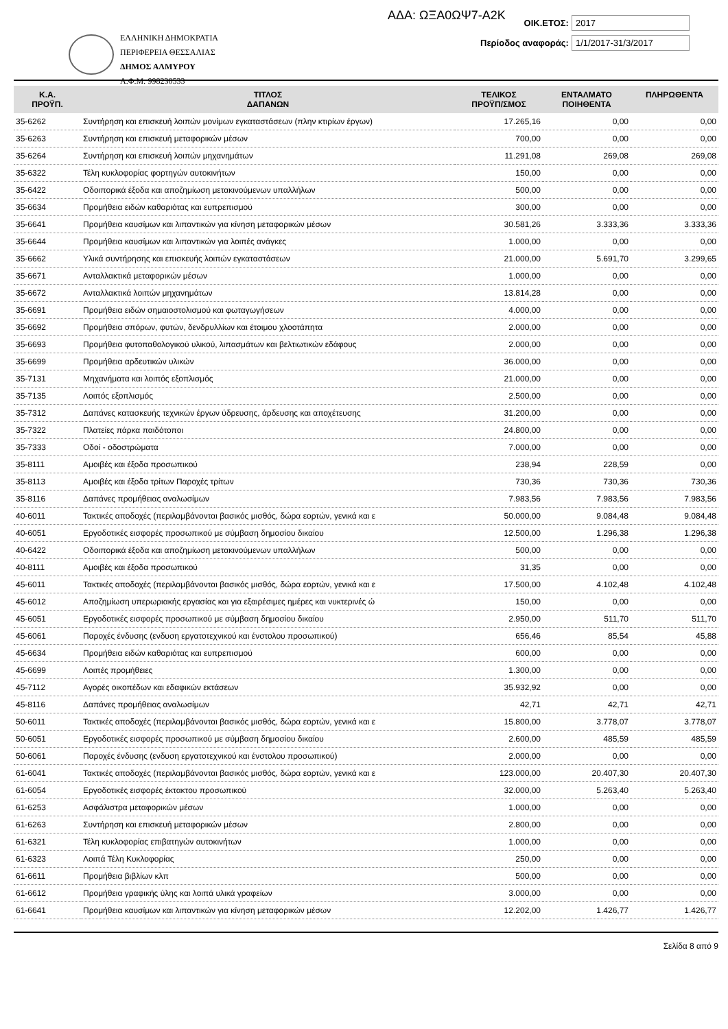ΑΔΑ: ΩΞΑ0ΩΨ7-Α2Κ
ΕΛΛΗΝΙΚΗ ΔΗΜΟΚΡΑΤΙΑ
ΠΕΡΙΦΕΡΕΙΑ ΘΕΣΣΑΛΙΑΣ
ΔΗΜΟΣ ΑΛΜΥΡΟΥ
Α.Φ.Μ: 998230533
ΟΙΚ.ΕΤΟΣ: 2017
Περίοδος αναφοράς: 1/1/2017-31/3/2017
| Κ.Α. ΠΡΟΫΠ. | ΤΙΤΛΟΣ ΔΑΠΑΝΩΝ | ΤΕΛΙΚΟΣ ΠΡΟΫΠ/ΣΜΟΣ | ΕΝΤΑΛΜΑΤΟ ΠΟΙΗΘΕΝΤΑ | ΠΛΗΡΩΘΕΝΤΑ |
| --- | --- | --- | --- | --- |
| 35-6262 | Συντήρηση και επισκευή λοιπών μονίμων εγκαταστάσεων (πλην κτιρίων έργων) | 17.265,16 | 0,00 | 0,00 |
| 35-6263 | Συντήρηση και επισκευή μεταφορικών μέσων | 700,00 | 0,00 | 0,00 |
| 35-6264 | Συντήρηση και επισκευή λοιπών μηχανημάτων | 11.291,08 | 269,08 | 269,08 |
| 35-6322 | Τέλη κυκλοφορίας φορτηγών αυτοκινήτων | 150,00 | 0,00 | 0,00 |
| 35-6422 | Οδοιπορικά έξοδα και αποζημίωση μετακινούμενων υπαλλήλων | 500,00 | 0,00 | 0,00 |
| 35-6634 | Προμήθεια ειδών καθαριότας και ευπρεπισμού | 300,00 | 0,00 | 0,00 |
| 35-6641 | Προμήθεια καυσίμων και λιπαντικών για κίνηση μεταφορικών μέσων | 30.581,26 | 3.333,36 | 3.333,36 |
| 35-6644 | Προμήθεια καυσίμων και λιπαντικών για λοιπές ανάγκες | 1.000,00 | 0,00 | 0,00 |
| 35-6662 | Υλικά συντήρησης και επισκευής λοιπών εγκαταστάσεων | 21.000,00 | 5.691,70 | 3.299,65 |
| 35-6671 | Ανταλλακτικά μεταφορικών μέσων | 1.000,00 | 0,00 | 0,00 |
| 35-6672 | Ανταλλακτικά λοιπών μηχανημάτων | 13.814,28 | 0,00 | 0,00 |
| 35-6691 | Προμήθεια ειδών σημαιοστολισμού και φωταγωγήσεων | 4.000,00 | 0,00 | 0,00 |
| 35-6692 | Προμήθεια σπόρων, φυτών, δενδρυλλίων και έτοιμου χλοοτάπητα | 2.000,00 | 0,00 | 0,00 |
| 35-6693 | Προμήθεια φυτοπαθολογικού υλικού, λιπασμάτων και βελτιωτικών εδάφους | 2.000,00 | 0,00 | 0,00 |
| 35-6699 | Προμήθεια αρδευτικών υλικών | 36.000,00 | 0,00 | 0,00 |
| 35-7131 | Μηχανήματα και λοιπός εξοπλισμός | 21.000,00 | 0,00 | 0,00 |
| 35-7135 | Λοιπός εξοπλισμός | 2.500,00 | 0,00 | 0,00 |
| 35-7312 | Δαπάνες κατασκευής τεχνικών έργων ύδρευσης, άρδευσης και αποχέτευσης | 31.200,00 | 0,00 | 0,00 |
| 35-7322 | Πλατείες πάρκα παιδότοποι | 24.800,00 | 0,00 | 0,00 |
| 35-7333 | Οδοί - οδοστρώματα | 7.000,00 | 0,00 | 0,00 |
| 35-8111 | Αμοιβές και έξοδα προσωπικού | 238,94 | 228,59 | 0,00 |
| 35-8113 | Αμοιβές και έξοδα τρίτων Παροχές τρίτων | 730,36 | 730,36 | 730,36 |
| 35-8116 | Δαπάνες προμήθειας αναλωσίμων | 7.983,56 | 7.983,56 | 7.983,56 |
| 40-6011 | Τακτικές αποδοχές (περιλαμβάνονται βασικός μισθός, δώρα εορτών, γενικά και ε | 50.000,00 | 9.084,48 | 9.084,48 |
| 40-6051 | Εργοδοτικές εισφορές προσωπικού με σύμβαση δημοσίου δικαίου | 12.500,00 | 1.296,38 | 1.296,38 |
| 40-6422 | Οδοιπορικά έξοδα και αποζημίωση μετακινούμενων υπαλλήλων | 500,00 | 0,00 | 0,00 |
| 40-8111 | Αμοιβές και έξοδα προσωπικού | 31,35 | 0,00 | 0,00 |
| 45-6011 | Τακτικές αποδοχές (περιλαμβάνονται βασικός μισθός, δώρα εορτών, γενικά και ε | 17.500,00 | 4.102,48 | 4.102,48 |
| 45-6012 | Αποζημίωση υπερωριακής εργασίας και για εξαιρέσιμες ημέρες και νυκτερινές ώ | 150,00 | 0,00 | 0,00 |
| 45-6051 | Εργοδοτικές εισφορές προσωπικού με σύμβαση δημοσίου δικαίου | 2.950,00 | 511,70 | 511,70 |
| 45-6061 | Παροχές ένδυσης (ενδυση εργατοτεχνικού και ένστολου προσωπικού) | 656,46 | 85,54 | 45,88 |
| 45-6634 | Προμήθεια ειδών καθαριότας και ευπρεπισμού | 600,00 | 0,00 | 0,00 |
| 45-6699 | Λοιπές προμήθειες | 1.300,00 | 0,00 | 0,00 |
| 45-7112 | Αγορές οικοπέδων και εδαφικών εκτάσεων | 35.932,92 | 0,00 | 0,00 |
| 45-8116 | Δαπάνες προμήθειας αναλωσίμων | 42,71 | 42,71 | 42,71 |
| 50-6011 | Τακτικές αποδοχές (περιλαμβάνονται βασικός μισθός, δώρα εορτών, γενικά και ε | 15.800,00 | 3.778,07 | 3.778,07 |
| 50-6051 | Εργοδοτικές εισφορές προσωπικού με σύμβαση δημοσίου δικαίου | 2.600,00 | 485,59 | 485,59 |
| 50-6061 | Παροχές ένδυσης (ενδυση εργατοτεχνικού και ένστολου προσωπικού) | 2.000,00 | 0,00 | 0,00 |
| 61-6041 | Τακτικές αποδοχές (περιλαμβάνονται βασικός μισθός, δώρα εορτών, γενικά και ε | 123.000,00 | 20.407,30 | 20.407,30 |
| 61-6054 | Εργοδοτικές εισφορές έκτακτου προσωπικού | 32.000,00 | 5.263,40 | 5.263,40 |
| 61-6253 | Ασφάλιστρα μεταφορικών μέσων | 1.000,00 | 0,00 | 0,00 |
| 61-6263 | Συντήρηση και επισκευή μεταφορικών μέσων | 2.800,00 | 0,00 | 0,00 |
| 61-6321 | Τέλη κυκλοφορίας επιβατηγών αυτοκινήτων | 1.000,00 | 0,00 | 0,00 |
| 61-6323 | Λοιπά Τέλη Κυκλοφορίας | 250,00 | 0,00 | 0,00 |
| 61-6611 | Προμήθεια βιβλίων κλπ | 500,00 | 0,00 | 0,00 |
| 61-6612 | Προμήθεια γραφικής ύλης και λοιπά υλικά γραφείων | 3.000,00 | 0,00 | 0,00 |
| 61-6641 | Προμήθεια καυσίμων και λιπαντικών για κίνηση μεταφορικών μέσων | 12.202,00 | 1.426,77 | 1.426,77 |
Σελίδα 8 από 9